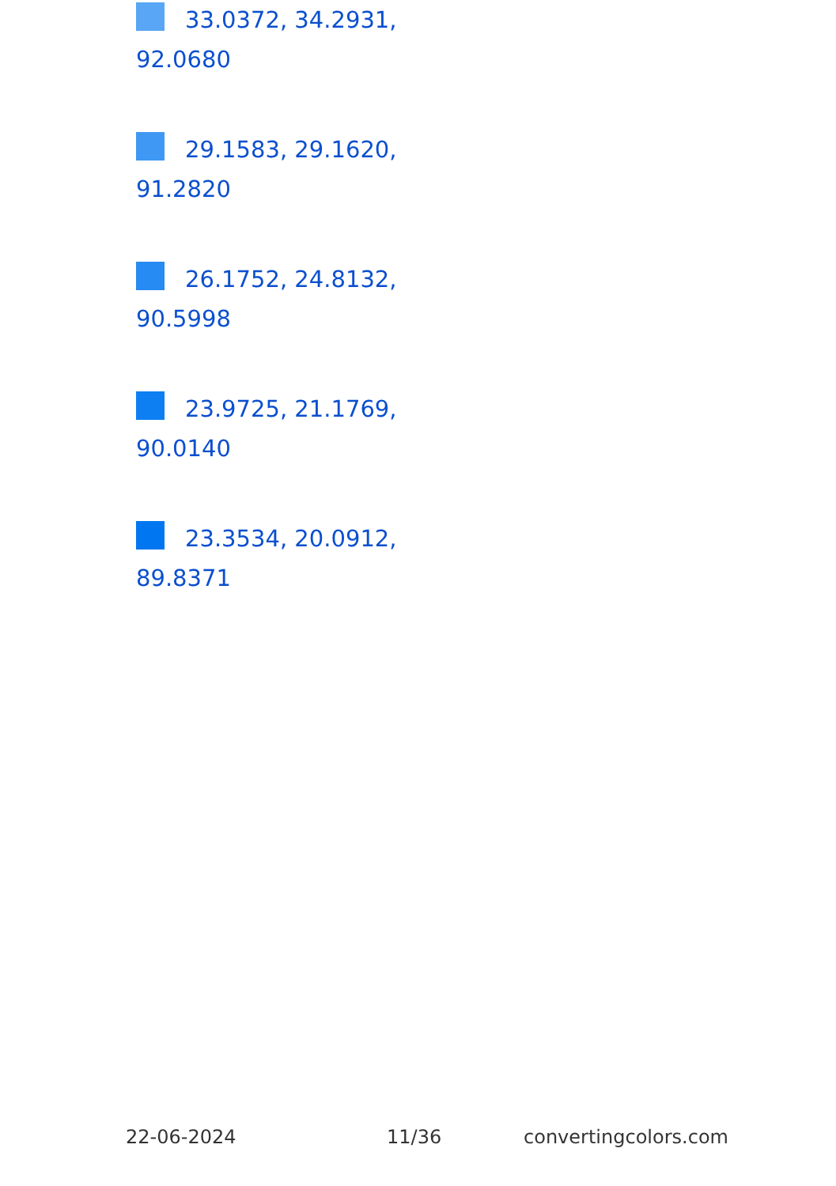33.0372, 34.2931, 92.0680
29.1583, 29.1620, 91.2820
26.1752, 24.8132, 90.5998
23.9725, 21.1769, 90.0140
23.3534, 20.0912, 89.8371
22-06-2024 11/36 convertingcolors.com